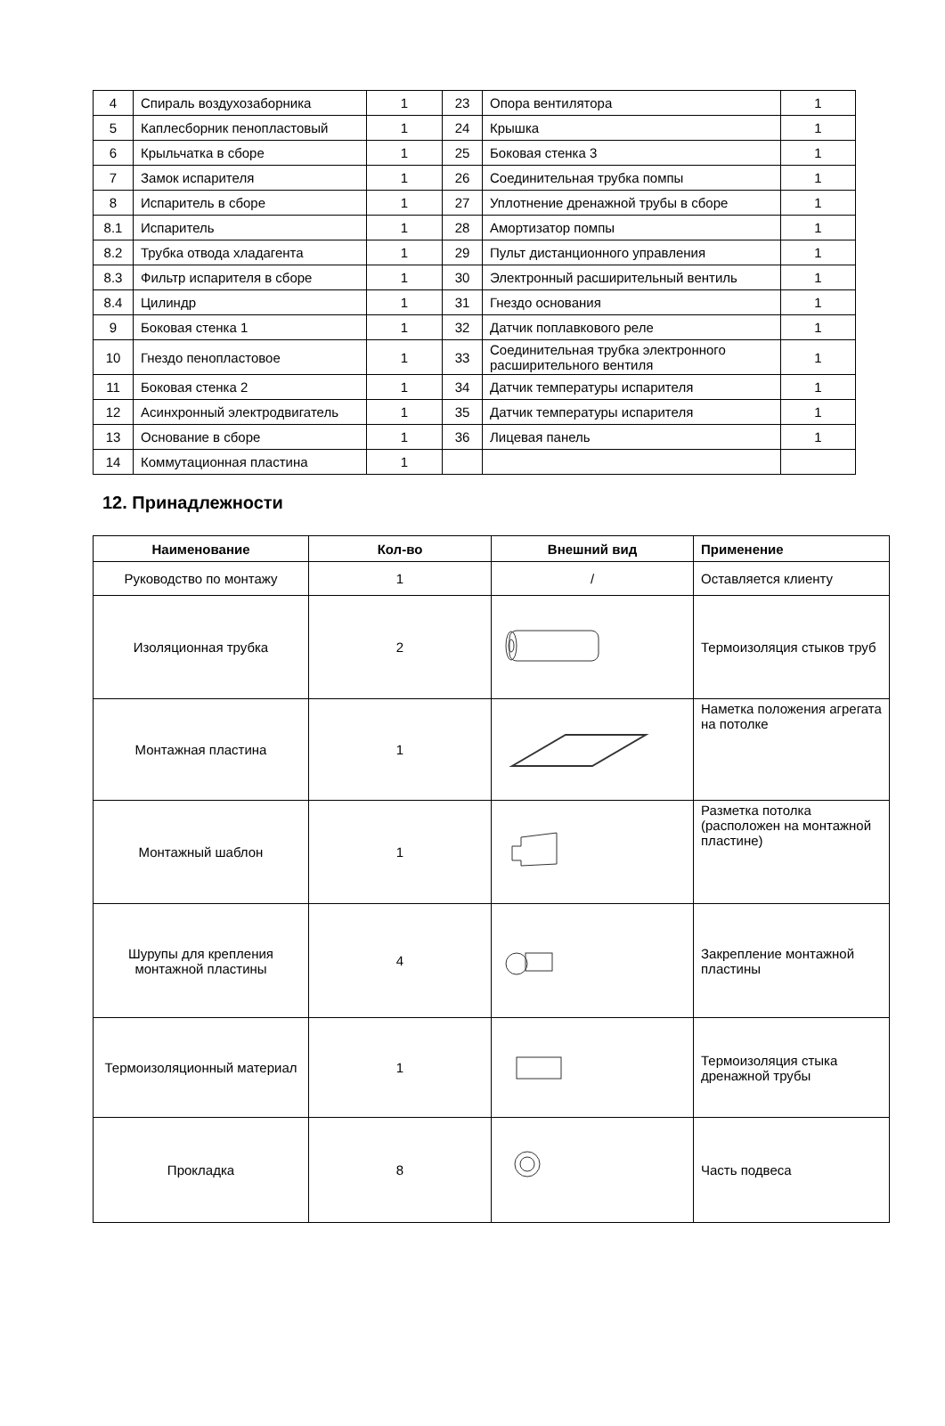| 4 | Спираль воздухозаборника | 1 | 23 | Опора вентилятора | 1 |
| 5 | Каплесборник пенопластовый | 1 | 24 | Крышка | 1 |
| 6 | Крыльчатка в сборе | 1 | 25 | Боковая стенка 3 | 1 |
| 7 | Замок испарителя | 1 | 26 | Соединительная трубка помпы | 1 |
| 8 | Испаритель в сборе | 1 | 27 | Уплотнение дренажной трубы в сборе | 1 |
| 8.1 | Испаритель | 1 | 28 | Амортизатор помпы | 1 |
| 8.2 | Трубка отвода хладагента | 1 | 29 | Пульт дистанционного управления | 1 |
| 8.3 | Фильтр испарителя в сборе | 1 | 30 | Электронный расширительный вентиль | 1 |
| 8.4 | Цилиндр | 1 | 31 | Гнездо основания | 1 |
| 9 | Боковая стенка 1 | 1 | 32 | Датчик поплавкового реле | 1 |
| 10 | Гнездо пенопластовое | 1 | 33 | Соединительная трубка электронного расширительного вентиля | 1 |
| 11 | Боковая стенка 2 | 1 | 34 | Датчик температуры испарителя | 1 |
| 12 | Асинхронный электродвигатель | 1 | 35 | Датчик температуры испарителя | 1 |
| 13 | Основание в сборе | 1 | 36 | Лицевая панель | 1 |
| 14 | Коммутационная пластина | 1 | | | |
12. Принадлежности
| Наименование | Кол-во | Внешний вид | Применение |
| --- | --- | --- | --- |
| Руководство по монтажу | 1 | / | Оставляется клиенту |
| Изоляционная трубка | 2 | | Термоизоляция стыков труб |
| Монтажная пластина | 1 | | Наметка положения агрегата на потолке |
| Монтажный шаблон | 1 | | Разметка потолка (расположен на монтажной пластине) |
| Шурупы для крепления монтажной пластины | 4 | | Закрепление монтажной пластины |
| Термоизоляционный материал | 1 | | Термоизоляция стыка дренажной трубы |
| Прокладка | 8 | | Часть подвеса |